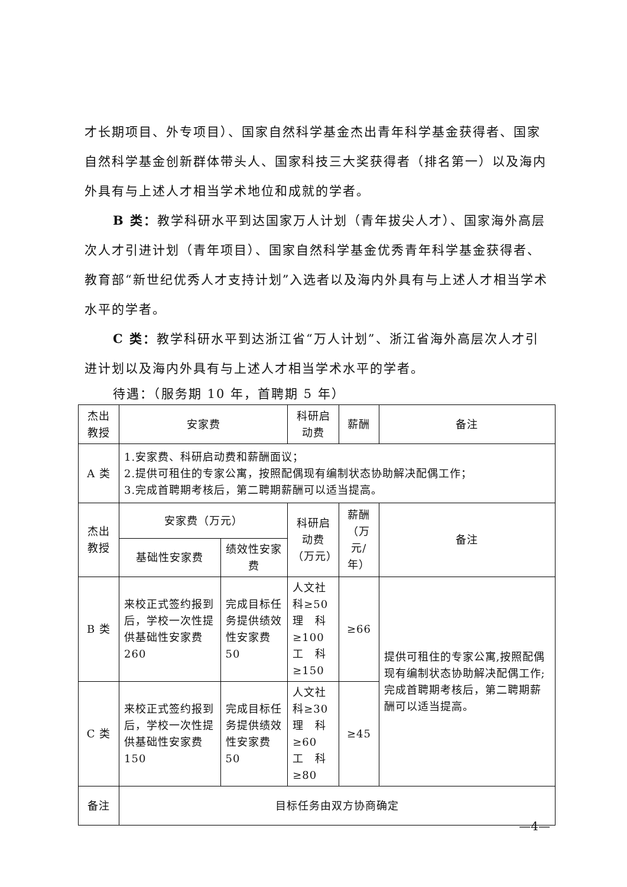才长期项目、外专项目）、国家自然科学基金杰出青年科学基金获得者、国家自然科学基金创新群体带头人、国家科技三大奖获得者（排名第一）以及海内外具有与上述人才相当学术地位和成就的学者。
B 类：教学科研水平到达国家万人计划（青年拔尖人才）、国家海外高层次人才引进计划（青年项目）、国家自然科学基金优秀青年科学基金获得者、教育部“新世纪优秀人才支持计划”入选者以及海内外具有与上述人才相当学术水平的学者。
C 类：教学科研水平到达浙江省“万人计划”、浙江省海外高层次人才引进计划以及海内外具有与上述人才相当学术水平的学者。
待遇：（服务期 10 年，首聘期 5 年）
| 杰出 教授 | 安家费 | | 科研启动费 | 薪酬 | 备注 |
| A 类 | 1.安家费、科研启动费和薪酬面议； 2.提供可租住的专家公寓，按照配偶现有编制状态协助解决配偶工作； 3.完成首聘期考核后，第二聘期薪酬可以适当提高。 | | | | |
| 杰出 教授 | 安家费（万元） | | 科研启动费 （万元） | 薪酬（万 元/年） | 备注 |
| | 基础性安家费 | 绩效性安家费 | | | |
| B 类 | 来校正式签约报到后，学校一次性提供基础性安家费 260 | 完成目标任务提供绩效性安家费 50 | 人文社科≥50 理 科≥100 工 科≥150 | ≥66 | 提供可租住的专家公寓,按照配偶现有编制状态协助解决配偶工作;完成首聘期考核后，第二聘期薪酬可以适当提高。 |
| C 类 | 来校正式签约报到后，学校一次性提供基础性安家费 150 | 完成目标任务提供绩效性安家费 50 | 人文社科≥30 理 科≥60 工 科≥80 | ≥45 | |
| 备注 | 目标任务由双方协商确定 | | | | |
—4—